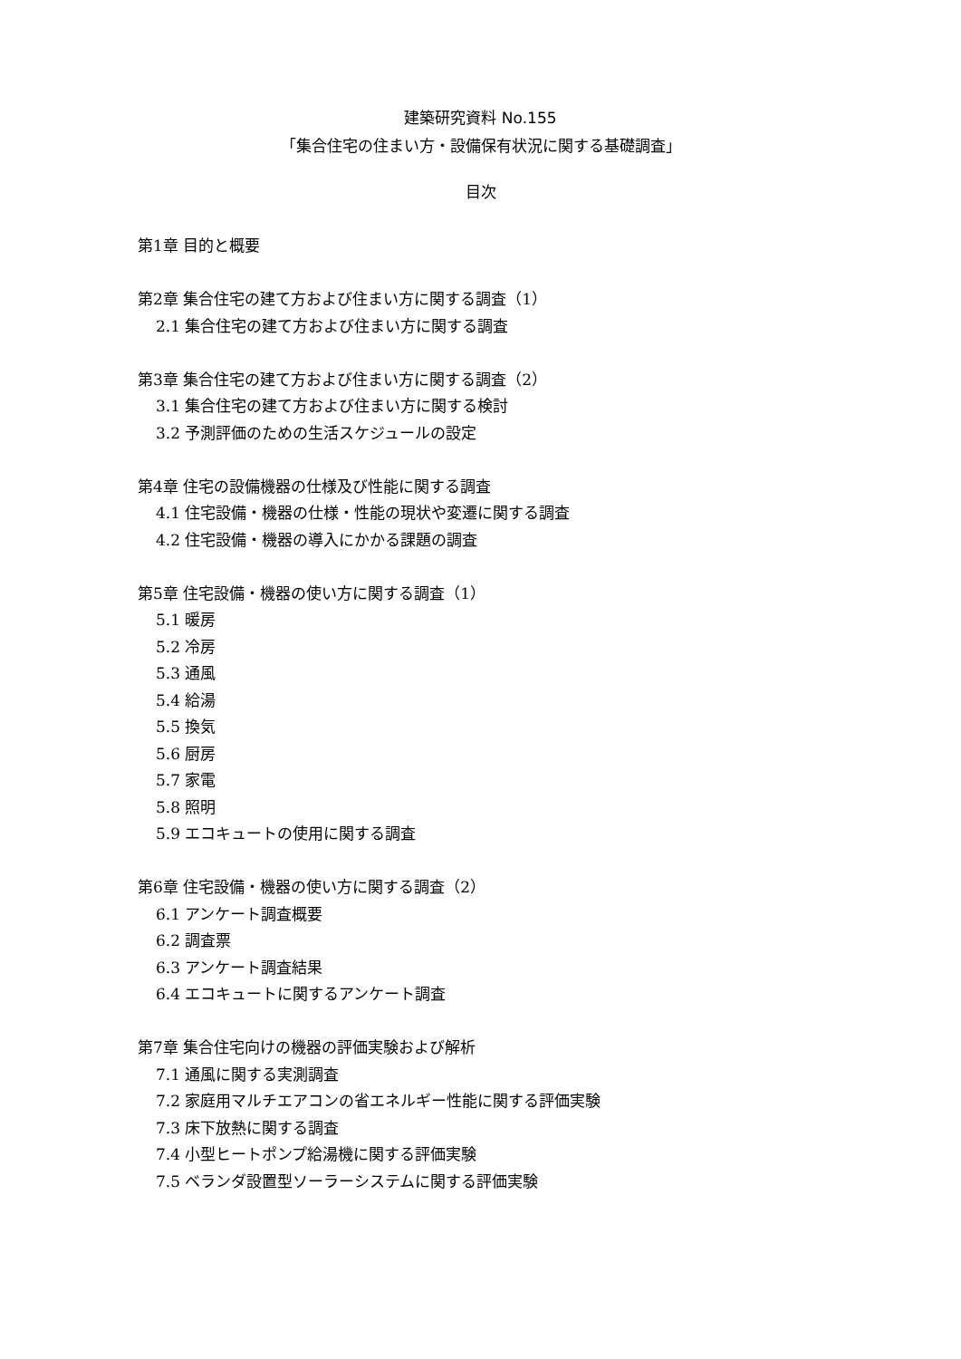建築研究資料 No.155
「集合住宅の住まい方・設備保有状況に関する基礎調査」
目次
第1章 目的と概要
第2章 集合住宅の建て方および住まい方に関する調査（1）
2.1 集合住宅の建て方および住まい方に関する調査
第3章 集合住宅の建て方および住まい方に関する調査（2）
3.1 集合住宅の建て方および住まい方に関する検討
3.2 予測評価のための生活スケジュールの設定
第4章 住宅の設備機器の仕様及び性能に関する調査
4.1 住宅設備・機器の仕様・性能の現状や変遷に関する調査
4.2 住宅設備・機器の導入にかかる課題の調査
第5章 住宅設備・機器の使い方に関する調査（1）
5.1 暖房
5.2 冷房
5.3 通風
5.4 給湯
5.5 換気
5.6 厨房
5.7 家電
5.8 照明
5.9 エコキュートの使用に関する調査
第6章 住宅設備・機器の使い方に関する調査（2）
6.1 アンケート調査概要
6.2 調査票
6.3 アンケート調査結果
6.4 エコキュートに関するアンケート調査
第7章 集合住宅向けの機器の評価実験および解析
7.1 通風に関する実測調査
7.2 家庭用マルチエアコンの省エネルギー性能に関する評価実験
7.3 床下放熱に関する調査
7.4 小型ヒートポンプ給湯機に関する評価実験
7.5 ベランダ設置型ソーラーシステムに関する評価実験